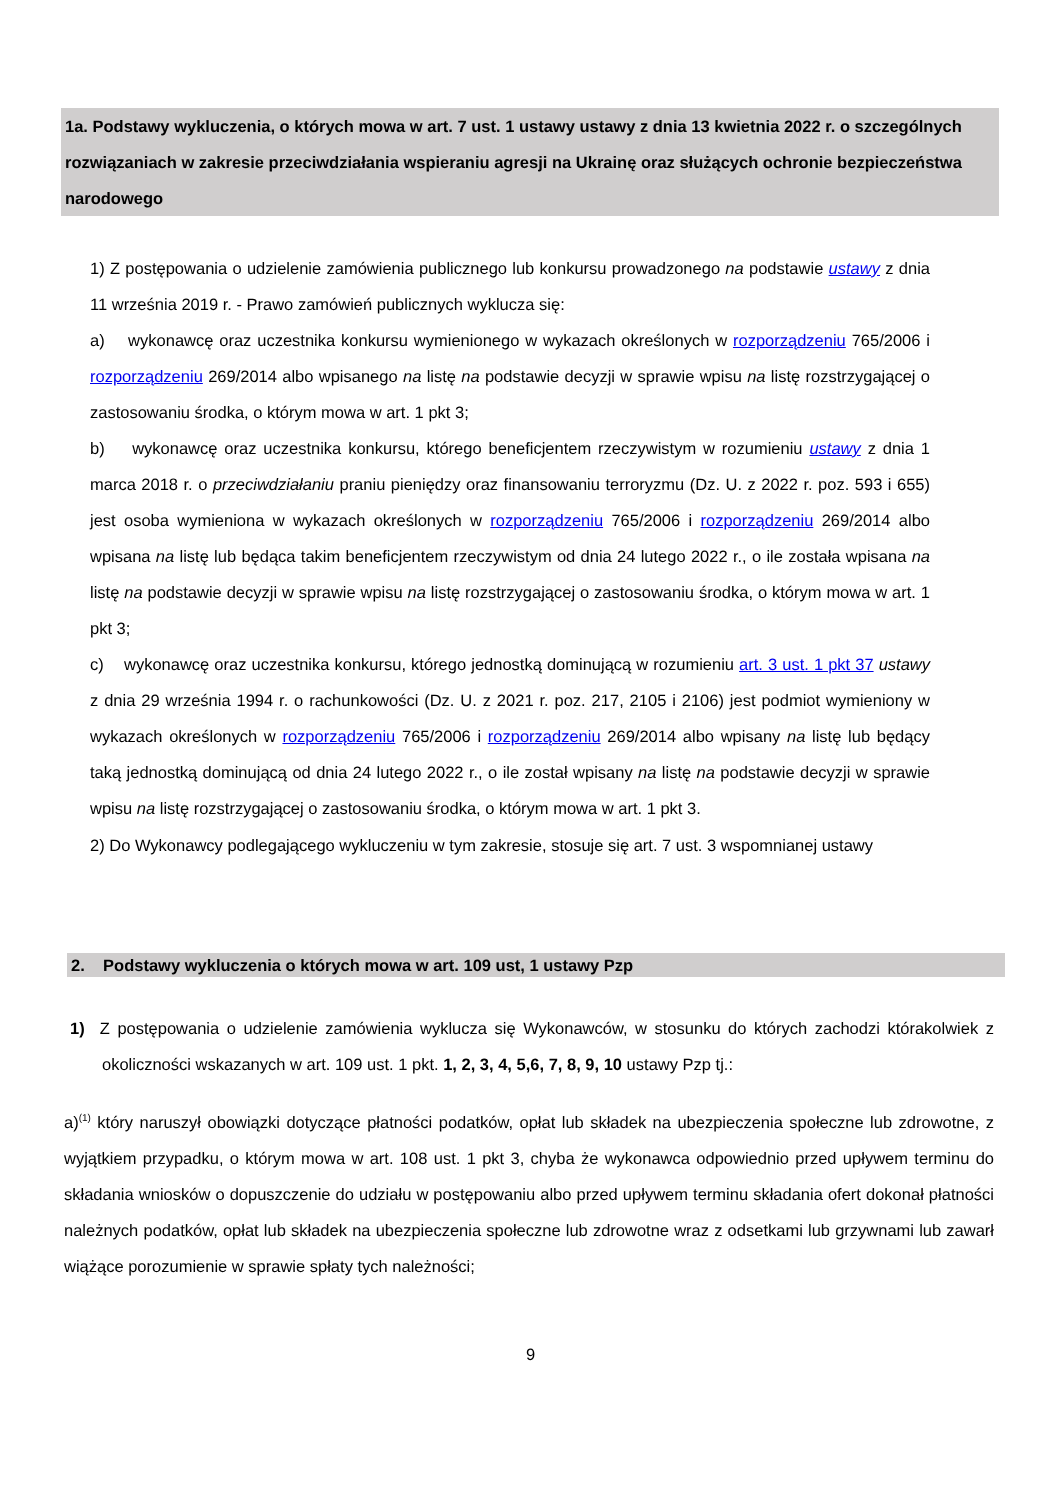1a. Podstawy wykluczenia, o których mowa w art. 7 ust. 1 ustawy ustawy z dnia 13 kwietnia 2022 r. o szczególnych rozwiązaniach w zakresie przeciwdziałania wspieraniu agresji na Ukrainę oraz służących ochronie bezpieczeństwa narodowego
1) Z postępowania o udzielenie zamówienia publicznego lub konkursu prowadzonego na podstawie ustawy z dnia 11 września 2019 r. - Prawo zamówień publicznych wyklucza się:
a) wykonawcę oraz uczestnika konkursu wymienionego w wykazach określonych w rozporządzeniu 765/2006 i rozporządzeniu 269/2014 albo wpisanego na listę na podstawie decyzji w sprawie wpisu na listę rozstrzygającej o zastosowaniu środka, o którym mowa w art. 1 pkt 3;
b) wykonawcę oraz uczestnika konkursu, którego beneficjentem rzeczywistym w rozumieniu ustawy z dnia 1 marca 2018 r. o przeciwdziałaniu praniu pieniędzy oraz finansowaniu terroryzmu (Dz. U. z 2022 r. poz. 593 i 655) jest osoba wymieniona w wykazach określonych w rozporządzeniu 765/2006 i rozporządzeniu 269/2014 albo wpisana na listę lub będąca takim beneficjentem rzeczywistym od dnia 24 lutego 2022 r., o ile została wpisana na listę na podstawie decyzji w sprawie wpisu na listę rozstrzygającej o zastosowaniu środka, o którym mowa w art. 1 pkt 3;
c) wykonawcę oraz uczestnika konkursu, którego jednostką dominującą w rozumieniu art. 3 ust. 1 pkt 37 ustawy z dnia 29 września 1994 r. o rachunkowości (Dz. U. z 2021 r. poz. 217, 2105 i 2106) jest podmiot wymieniony w wykazach określonych w rozporządzeniu 765/2006 i rozporządzeniu 269/2014 albo wpisany na listę lub będący taką jednostką dominującą od dnia 24 lutego 2022 r., o ile został wpisany na listę na podstawie decyzji w sprawie wpisu na listę rozstrzygającej o zastosowaniu środka, o którym mowa w art. 1 pkt 3.
2) Do Wykonawcy podlegającego wykluczeniu w tym zakresie, stosuje się art. 7 ust. 3 wspomnianej ustawy
2. Podstawy wykluczenia o których mowa w art. 109 ust, 1 ustawy Pzp
1) Z postępowania o udzielenie zamówienia wyklucza się Wykonawców, w stosunku do których zachodzi którakolwiek z okoliczności wskazanych w art. 109 ust. 1 pkt. 1, 2, 3, 4, 5,6, 7, 8, 9, 10 ustawy Pzp tj.:
a)<sup>(1)</sup> który naruszył obowiązki dotyczące płatności podatków, opłat lub składek na ubezpieczenia społeczne lub zdrowotne, z wyjątkiem przypadku, o którym mowa w art. 108 ust. 1 pkt 3, chyba że wykonawca odpowiednio przed upływem terminu do składania wniosków o dopuszczenie do udziału w postępowaniu albo przed upływem terminu składania ofert dokonał płatności należnych podatków, opłat lub składek na ubezpieczenia społeczne lub zdrowotne wraz z odsetkami lub grzywnami lub zawarł wiążące porozumienie w sprawie spłaty tych należności;
9